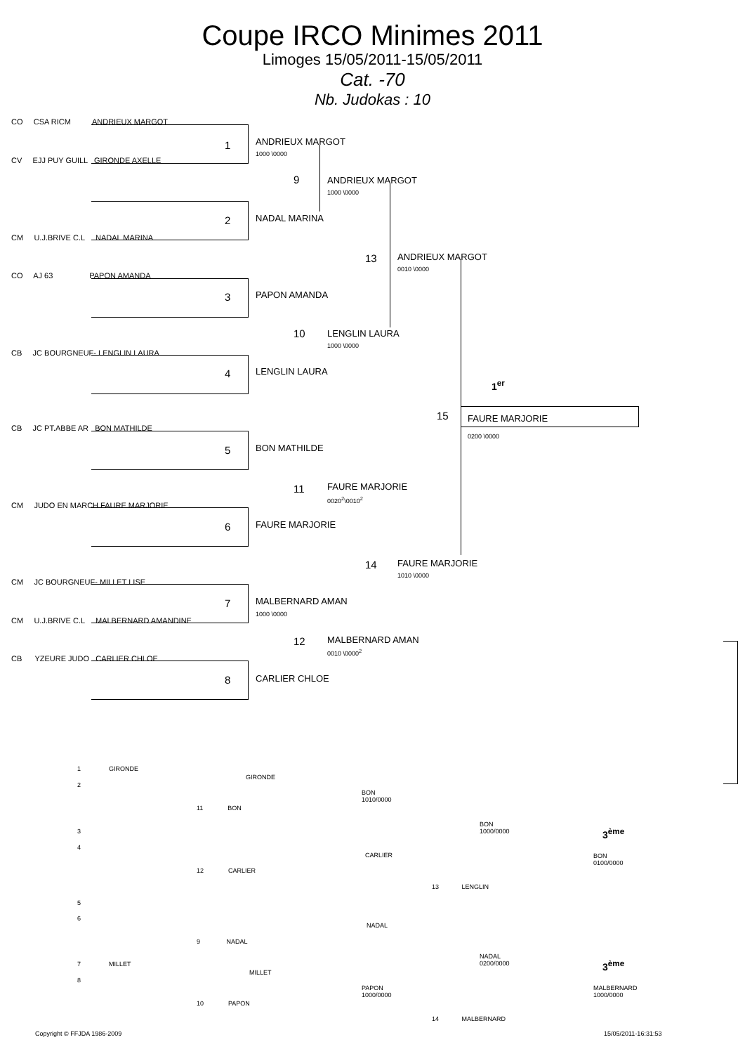Coupe IRCO Minimes 2011
Limoges 15/05/2011-15/05/2011
Cat. -70
Nb. Judokas : 10
CO CSA RICM ANDRIEUX MARGOT
CV EJJ PUY GUILL GIRONDE AXELLE
CM U.J.BRIVE C.L NADAL MARINA
CO AJ 63 PAPON AMANDA
CB JC BOURGNEUF- LENGLIN LAURA
CB JC PT.ABBE AR BON MATHILDE
CM JUDO EN MARCH FAURE MARJORIE
CM JC BOURGNEUF- MILLET LISE
CM U.J.BRIVE C.L MALBERNARD AMANDINE
CB YZEURE JUDO CARLIER CHLOE
1 ANDRIEUX MARGOT
1000 \0000
2 NADAL MARINA
3 PAPON AMANDA
4 LENGLIN LAURA
5 BON MATHILDE
6 FAURE MARJORIE
7 MALBERNARD AMAN
1000 \0000
8 CARLIER CHLOE
9 ANDRIEUX MARGOT
1000 \0000
10 LENGLIN LAURA
1000 \0000
11 FAURE MARJORIE
0020<sup>2</sup>\0010<sup>2</sup>
12 MALBERNARD AMAN
0010 \0000<sup>2</sup>
13 ANDRIEUX MARGOT
0010 \0000
14 FAURE MARJORIE
1010 \0000
15
1<sup>er</sup>
FAURE MARJORIE
0200 \0000
1 GIRONDE
2
GIRONDE
11 BON
BON
1010/0000
BON
1000/0000
3<sup>ème</sup>
BON
0100/0000
3
4
CARLIER
12 CARLIER
13 LENGLIN
5
6
NADAL
9 NADAL
NADAL
0200/0000
3<sup>ème</sup>
7 MILLET
8
MILLET
PAPON
1000/0000
MALBERNARD
1000/0000
10 PAPON
14 MALBERNARD
Copyright © FFJDA 1986-2009 15/05/2011-16:31:53